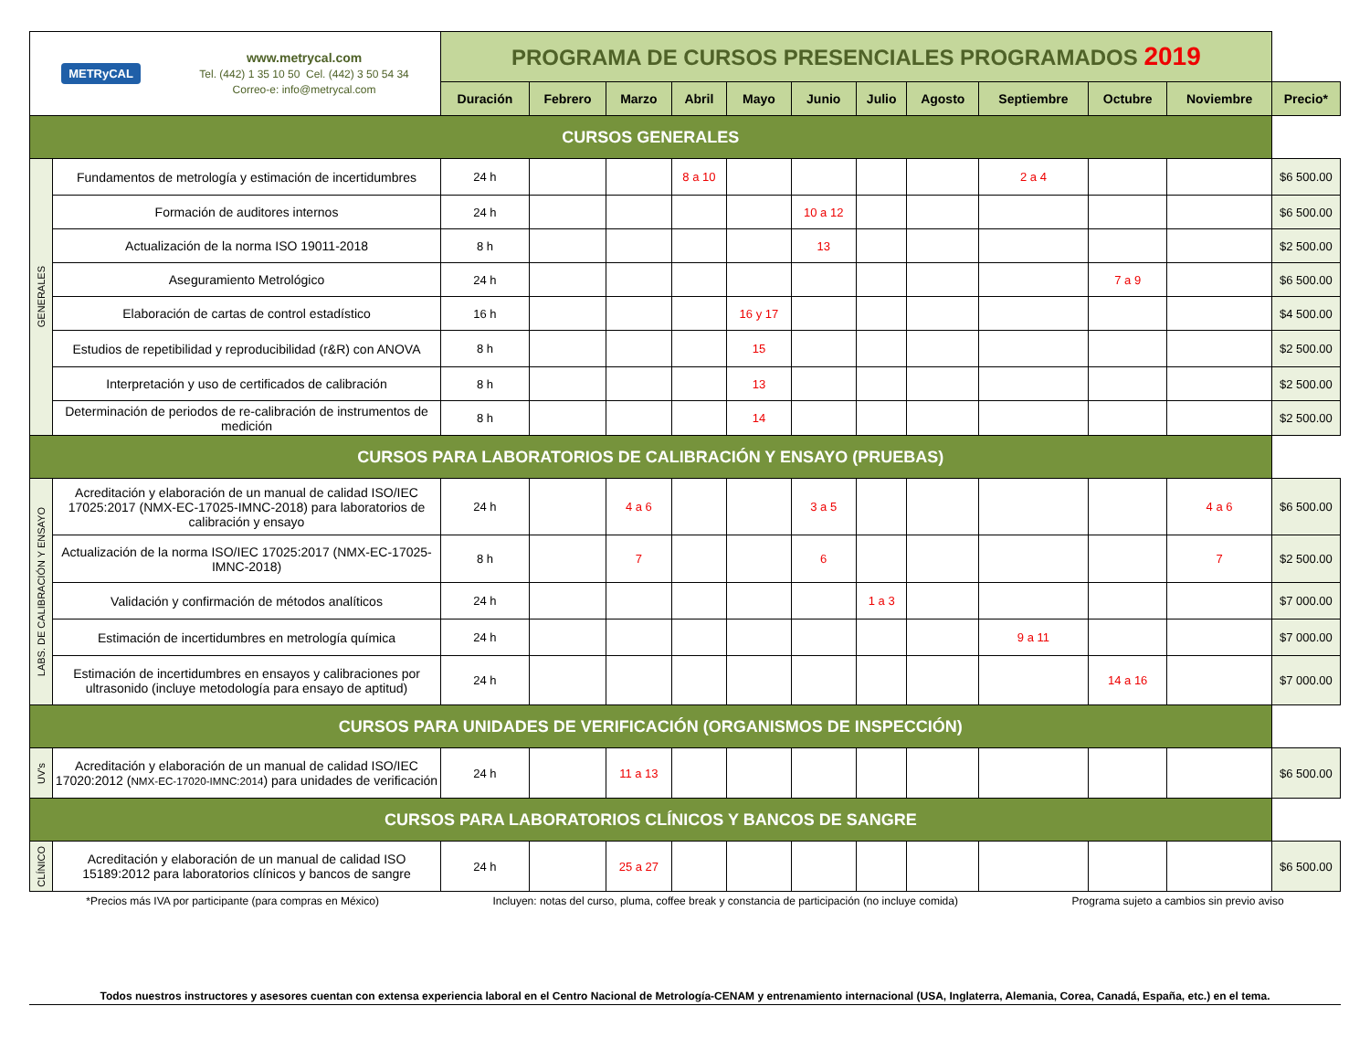| METRyCAL www.metrycal.com Tel. (442) 1 35 10 50 Cel. (442) 3 50 54 34 Correo-e: info@metrycal.com | | PROGRAMA DE CURSOS PRESENCIALES PROGRAMADOS 2019 | | | | | | | | | | | |
| | | Duración | Febrero | Marzo | Abril | Mayo | Junio | Julio | Agosto | Septiembre | Octubre | Noviembre | Precio* |
| CURSOS GENERALES | | | | | | | | | | | | | |
| GENERALES | Fundamentos de metrología y estimación de incertidumbres | 24 h | | | 8 a 10 | | | | | 2 a 4 | | | $6 500.00 |
| | Formación de auditores internos | 24 h | | | | | 10 a 12 | | | | | | $6 500.00 |
| | Actualización de la norma ISO 19011-2018 | 8 h | | | | | 13 | | | | | | $2 500.00 |
| | Aseguramiento Metrológico | 24 h | | | | | | | | | 7 a 9 | | $6 500.00 |
| | Elaboración de cartas de control estadístico | 16 h | | | | 16 y 17 | | | | | | | $4 500.00 |
| | Estudios de repetibilidad y reproducibilidad (r&R) con ANOVA | 8 h | | | | 15 | | | | | | | $2 500.00 |
| | Interpretación y uso de certificados de calibración | 8 h | | | | 13 | | | | | | | $2 500.00 |
| | Determinación de periodos de re-calibración de instrumentos de medición | 8 h | | | | 14 | | | | | | | $2 500.00 |
| CURSOS PARA LABORATORIOS DE CALIBRACIÓN Y ENSAYO (PRUEBAS) | | | | | | | | | | | | | |
| LABS. DE CALIBRACIÓN Y ENSAYO | Acreditación y elaboración de un manual de calidad ISO/IEC 17025:2017 (NMX-EC-17025-IMNC-2018) para laboratorios de calibración y ensayo | 24 h | | 4 a 6 | | | 3 a 5 | | | | | 4 a 6 | $6 500.00 |
| | Actualización de la norma ISO/IEC 17025:2017 (NMX-EC-17025-IMNC-2018) | 8 h | | 7 | | | 6 | | | | | 7 | $2 500.00 |
| | Validación y confirmación de métodos analíticos | 24 h | | | | | | 1 a 3 | | | | | $7 000.00 |
| | Estimación de incertidumbres en metrología química | 24 h | | | | | | | | 9 a 11 | | | $7 000.00 |
| | Estimación de incertidumbres en ensayos y calibraciones por ultrasonido (incluye metodología para ensayo de aptitud) | 24 h | | | | | | | | | 14 a 16 | | $7 000.00 |
| CURSOS PARA UNIDADES DE VERIFICACIÓN (ORGANISMOS DE INSPECCIÓN) | | | | | | | | | | | | | |
| UV's | Acreditación y elaboración de un manual de calidad ISO/IEC 17020:2012 ( NMX-EC-17020-IMNC:2014 ) para unidades de verificación | 24 h | | 11 a 13 | | | | | | | | | $6 500.00 |
| CURSOS PARA LABORATORIOS CLÍNICOS Y BANCOS DE SANGRE | | | | | | | | | | | | | |
| CLÍNICO | Acreditación y elaboración de un manual de calidad ISO 15189:2012 para laboratorios clínicos y bancos de sangre | 24 h | | 25 a 27 | | | | | | | | | $6 500.00 |
*Precios más IVA por participante (para compras en México) Incluyen: notas del curso, pluma, coffee break y constancia de participación (no incluye comida) Programa sujeto a cambios sin previo aviso
Todos nuestros instructores y asesores cuentan con extensa experiencia laboral en el Centro Nacional de Metrología-CENAM y entrenamiento internacional (USA, Inglaterra, Alemania, Corea, Canadá, España, etc.) en el tema.